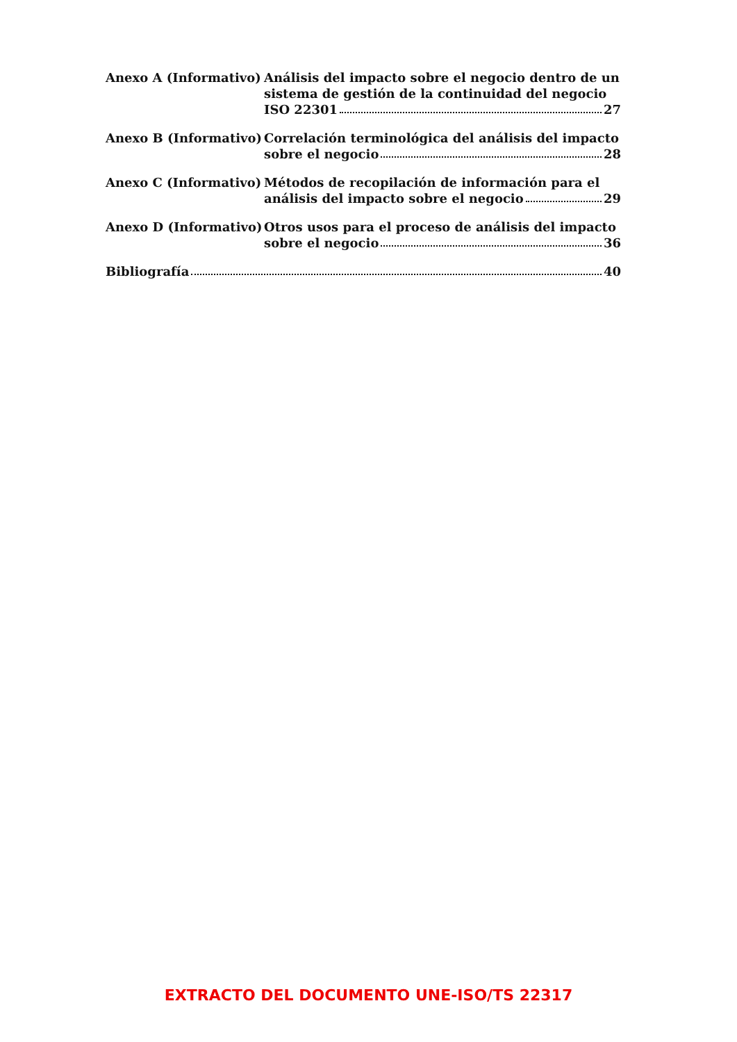Anexo A (Informativo) Análisis del impacto sobre el negocio dentro de un
sistema de gestión de la continuidad del negocio
ISO 22301 27
Anexo B (Informativo) Correlación terminológica del análisis del impacto
sobre el negocio 28
Anexo C (Informativo) Métodos de recopilación de información para el
análisis del impacto sobre el negocio 29
Anexo D (Informativo) Otros usos para el proceso de análisis del impacto
sobre el negocio 36
Bibliografía 40
EXTRACTO DEL DOCUMENTO UNE-ISO/TS 22317